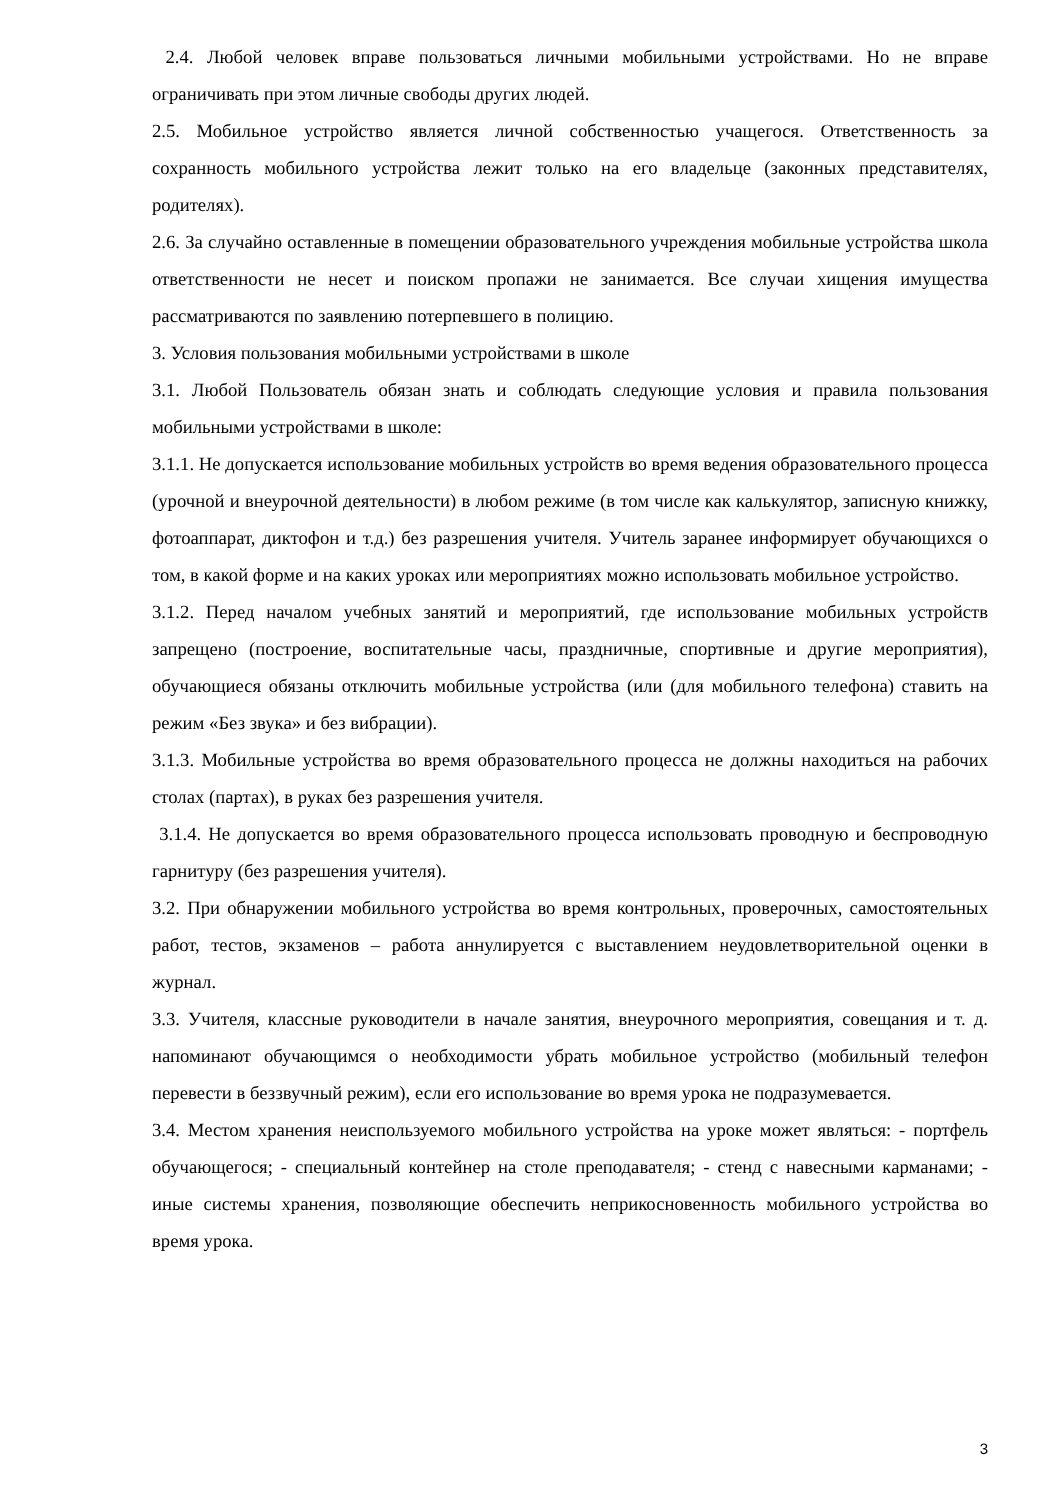2.4. Любой человек вправе пользоваться личными мобильными устройствами. Но не вправе ограничивать при этом личные свободы других людей.
2.5. Мобильное устройство является личной собственностью учащегося. Ответственность за сохранность мобильного устройства лежит только на его владельце (законных представителях, родителях).
2.6. За случайно оставленные в помещении образовательного учреждения мобильные устройства школа ответственности не несет и поиском пропажи не занимается. Все случаи хищения имущества рассматриваются по заявлению потерпевшего в полицию.
3. Условия пользования мобильными устройствами в школе
3.1. Любой Пользователь обязан знать и соблюдать следующие условия и правила пользования мобильными устройствами в школе:
3.1.1. Не допускается использование мобильных устройств во время ведения образовательного процесса (урочной и внеурочной деятельности) в любом режиме (в том числе как калькулятор, записную книжку, фотоаппарат, диктофон и т.д.) без разрешения учителя. Учитель заранее информирует обучающихся о том, в какой форме и на каких уроках или мероприятиях можно использовать мобильное устройство.
3.1.2. Перед началом учебных занятий и мероприятий, где использование мобильных устройств запрещено (построение, воспитательные часы, праздничные, спортивные и другие мероприятия), обучающиеся обязаны отключить мобильные устройства (или (для мобильного телефона) ставить на режим «Без звука» и без вибрации).
3.1.3. Мобильные устройства во время образовательного процесса не должны находиться на рабочих столах (партах), в руках без разрешения учителя.
3.1.4. Не допускается во время образовательного процесса использовать проводную и беспроводную гарнитуру (без разрешения учителя).
3.2. При обнаружении мобильного устройства во время контрольных, проверочных, самостоятельных работ, тестов, экзаменов – работа аннулируется с выставлением неудовлетворительной оценки в журнал.
3.3. Учителя, классные руководители в начале занятия, внеурочного мероприятия, совещания и т. д. напоминают обучающимся о необходимости убрать мобильное устройство (мобильный телефон перевести в беззвучный режим), если его использование во время урока не подразумевается.
3.4. Местом хранения неиспользуемого мобильного устройства на уроке может являться: - портфель обучающегося; - специальный контейнер на столе преподавателя; - стенд с навесными карманами; - иные системы хранения, позволяющие обеспечить неприкосновенность мобильного устройства во время урока.
3